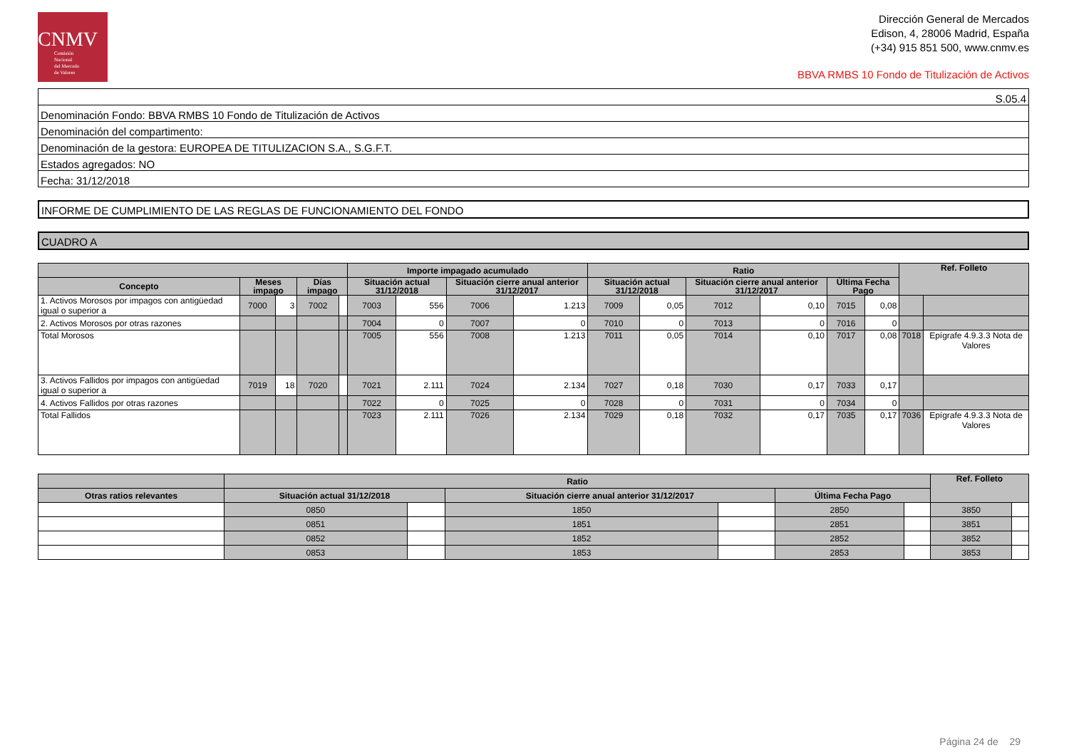CNMV
Comisión
Nacional
del Mercado
de Valores
Dirección General de Mercados
Edison, 4, 28006 Madrid, España
(+34) 915 851 500, www.cnmv.es
BBVA RMBS 10 Fondo de Titulización de Activos
| S.05.4 |
| Denominación Fondo: BBVA RMBS 10 Fondo de Titulización de Activos |
| Denominación del compartimento: |
| Denominación de la gestora: EUROPEA DE TITULIZACION S.A., S.G.F.T. |
| Estados agregados: NO |
| Fecha: 31/12/2018 |
INFORME DE CUMPLIMIENTO DE LAS REGLAS DE FUNCIONAMIENTO DEL FONDO
CUADRO A
| | | | | | Importe impagado acumulado | | | | Ratio | | | | | | Ref. Folleto | |
| --- | --- | --- | --- | --- | --- | --- | --- | --- | --- | --- | --- | --- | --- | --- | --- | --- |
| Concepto | Meses impago | | Días impago | | Situación actual 31/12/2018 | | Situación cierre anual anterior 31/12/2017 | | Situación actual 31/12/2018 | | Situación cierre anual anterior 31/12/2017 | | Última Fecha Pago | | | |
| 1. Activos Morosos por impagos con antigüedad igual o superior a | 7000 | 3 | 7002 | | 7003 | 556 | 7006 | 1.213 | 7009 | 0,05 | 7012 | 0,10 | 7015 | 0,08 | | |
| 2. Activos Morosos por otras razones | | | | | 7004 | 0 | 7007 | 0 | 7010 | 0 | 7013 | 0 | 7016 | 0 | | |
| Total Morosos | | | | | 7005 | 556 | 7008 | 1.213 | 7011 | 0,05 | 7014 | 0,10 | 7017 | 0,08 | 7018 | Epígrafe 4.9.3.3 Nota de Valores |
| 3. Activos Fallidos por impagos con antigüedad igual o superior a | 7019 | 18 | 7020 | | 7021 | 2.111 | 7024 | 2.134 | 7027 | 0,18 | 7030 | 0,17 | 7033 | 0,17 | | |
| 4. Activos Fallidos por otras razones | | | | | 7022 | 0 | 7025 | 0 | 7028 | 0 | 7031 | 0 | 7034 | 0 | | |
| Total Fallidos | | | | | 7023 | 2.111 | 7026 | 2.134 | 7029 | 0,18 | 7032 | 0,17 | 7035 | 0,17 | 7036 | Epígrafe 4.9.3.3 Nota de Valores |
| | Ratio | | | | | | Ref. Folleto | |
| --- | --- | --- | --- | --- | --- | --- | --- | --- |
| Otras ratios relevantes | Situación actual 31/12/2018 | | Situación cierre anual anterior 31/12/2017 | | Última Fecha Pago | | | |
| | 0850 | | 1850 | | 2850 | | 3850 | |
| | 0851 | | 1851 | | 2851 | | 3851 | |
| | 0852 | | 1852 | | 2852 | | 3852 | |
| | 0853 | | 1853 | | 2853 | | 3853 | |
Página 24 de 29